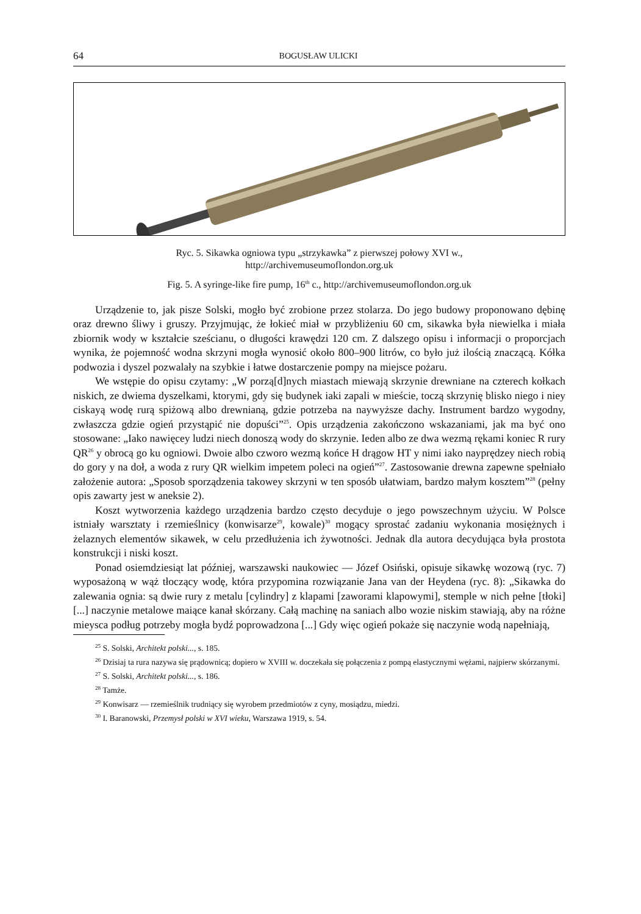64 BOGUSŁAW ULICKI
Ryc. 5. Sikawka ogniowa typu „strzykawka” z pierwszej połowy XVI w.,
http://archivemuseumoflondon.org.uk
Fig. 5. A syringe-like fire pump, 16<sup>th</sup> c., http://archivemuseumoflondon.org.uk
Urządzenie to, jak pisze Solski, mogło być zrobione przez stolarza. Do jego budowy proponowano dębinę oraz drewno śliwy i gruszy. Przyjmując, że łokieć miał w przybliżeniu 60 cm, sikawka była niewielka i miała zbiornik wody w kształcie sześcianu, o długości krawędzi 120 cm. Z dalszego opisu i informacji o proporcjach wynika, że pojemność wodna skrzyni mogła wynosić około 800–900 litrów, co było już ilością znaczącą. Kółka podwozia i dyszel pozwalały na szybkie i łatwe dostarczenie pompy na miejsce pożaru.
We wstępie do opisu czytamy: „W porzą[d]nych miastach miewają skrzynie drewniane na czterech kołkach niskich, ze dwiema dyszelkami, ktorymi, gdy się budynek iaki zapali w mieście, toczą skrzynię blisko niego i niey ciskayą wodę rurą spiżową albo drewnianą, gdzie potrzeba na naywyższe dachy. Instrument bardzo wygodny, zwłaszcza gdzie ogień przystąpić nie dopuści”<sup>25</sup>. Opis urządzenia zakończono wskazaniami, jak ma być ono stosowane: „Iako nawięcey ludzi niech donoszą wody do skrzynie. Ieden albo ze dwa wezmą rękami koniec R rury QR<sup>26</sup> y obrocą go ku ogniowi. Dwoie albo czworo wezmą końce H drągow HT y nimi iako nayprędzey niech robią do gory y na doł, a woda z rury QR wielkim impetem poleci na ogień”<sup>27</sup>. Zastosowanie drewna zapewne spełniało założenie autora: „Sposob sporządzenia takowey skrzyni w ten sposób ułatwiam, bardzo małym kosztem”<sup>28</sup> (pełny opis zawarty jest w aneksie 2).
Koszt wytworzenia każdego urządzenia bardzo często decyduje o jego powszechnym użyciu. W Polsce istniały warsztaty i rzemieślnicy (konwisarze<sup>29</sup>, kowale)<sup>30</sup> mogący sprostać zadaniu wykonania mosiężnych i żelaznych elementów sikawek, w celu przedłużenia ich żywotności. Jednak dla autora decydująca była prostota konstrukcji i niski koszt.
Ponad osiemdziesiąt lat później, warszawski naukowiec — Józef Osiński, opisuje sikawkę wozową (ryc. 7) wyposażoną w wąż tłoczący wodę, która przypomina rozwiązanie Jana van der Heydena (ryc. 8): „Sikawka do zalewania ognia: są dwie rury z metalu [cylindry] z klapami [zaworami klapowymi], stemple w nich pełne [tłoki] [...] naczynie metalowe maiące kanał skórzany. Całą machinę na saniach albo wozie niskim stawiają, aby na różne mieysca podług potrzeby mogła bydź poprowadzona [...] Gdy więc ogień pokaże się naczynie wodą napełniają,
<sup>25</sup> S. Solski, Architekt polski..., s. 185.
<sup>26</sup> Dzisiaj ta rura nazywa się prądownicą; dopiero w XVIII w. doczekała się połączenia z pompą elastycznymi wężami, najpierw skórzanymi.
<sup>27</sup> S. Solski, Architekt polski..., s. 186.
<sup>28</sup> Tamże.
<sup>29</sup> Konwisarz — rzemieślnik trudniący się wyrobem przedmiotów z cyny, mosiądzu, miedzi.
<sup>30</sup> I. Baranowski, Przemysł polski w XVI wieku, Warszawa 1919, s. 54.